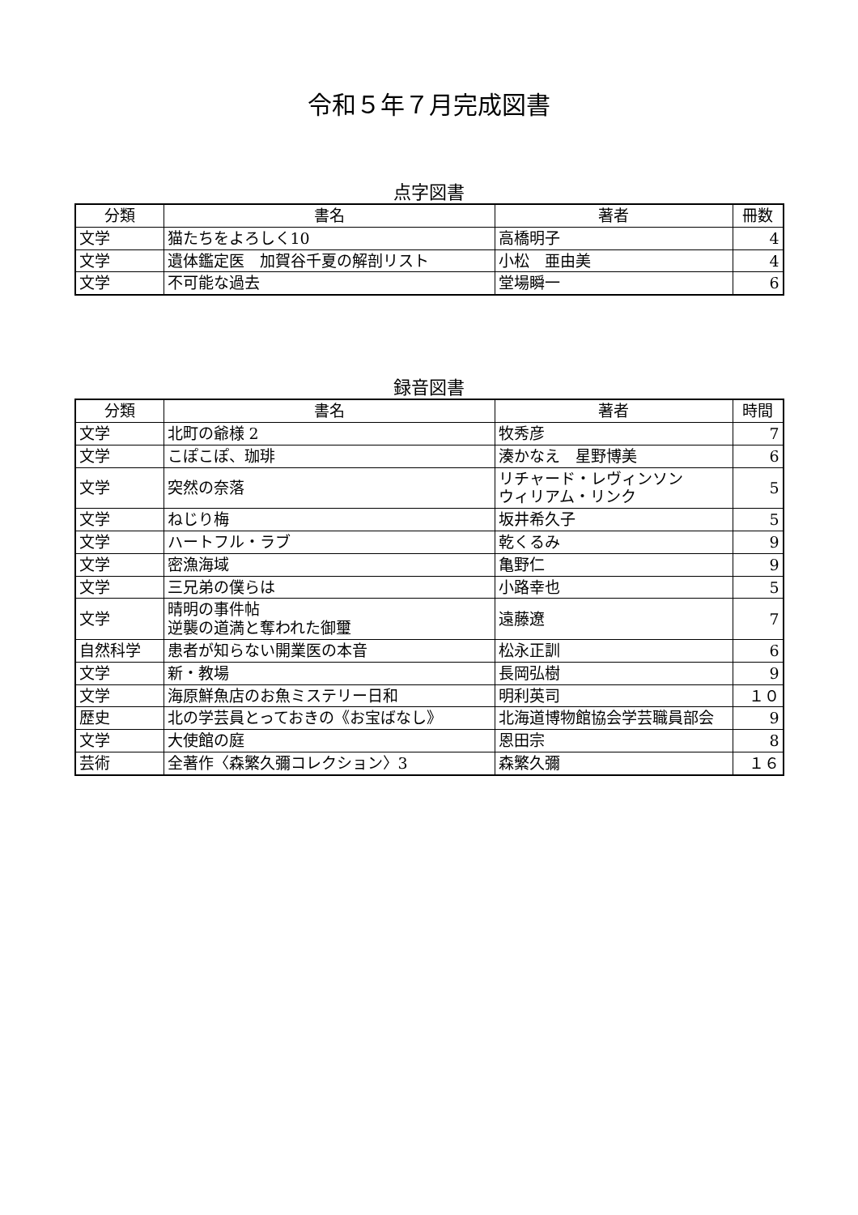令和５年７月完成図書
点字図書
| 分類 | 書名 | 著者 | 冊数 |
| --- | --- | --- | --- |
| 文学 | 猫たちをよろしく10 | 高橋明子 | 4 |
| 文学 | 遺体鑑定医 加賀谷千夏の解剖リスト | 小松 亜由美 | 4 |
| 文学 | 不可能な過去 | 堂場瞬一 | 6 |
録音図書
| 分類 | 書名 | 著者 | 時間 |
| --- | --- | --- | --- |
| 文学 | 北町の爺様 2 | 牧秀彦 | 7 |
| 文学 | こぽこぽ、珈琲 | 湊かなえ 星野博美 | 6 |
| 文学 | 突然の奈落 | リチャード・レヴィンソン ウィリアム・リンク | 5 |
| 文学 | ねじり梅 | 坂井希久子 | 5 |
| 文学 | ハートフル・ラブ | 乾くるみ | 9 |
| 文学 | 密漁海域 | 亀野仁 | 9 |
| 文学 | 三兄弟の僕らは | 小路幸也 | 5 |
| 文学 | 晴明の事件帖 逆襲の道満と奪われた御璽 | 遠藤遼 | 7 |
| 自然科学 | 患者が知らない開業医の本音 | 松永正訓 | 6 |
| 文学 | 新・教場 | 長岡弘樹 | 9 |
| 文学 | 海原鮮魚店のお魚ミステリー日和 | 明利英司 | １０ |
| 歴史 | 北の学芸員とっておきの《お宝ばなし》 | 北海道博物館協会学芸職員部会 | 9 |
| 文学 | 大使館の庭 | 恩田宗 | 8 |
| 芸術 | 全著作〈森繁久彌コレクション〉3 | 森繁久彌 | １６ |